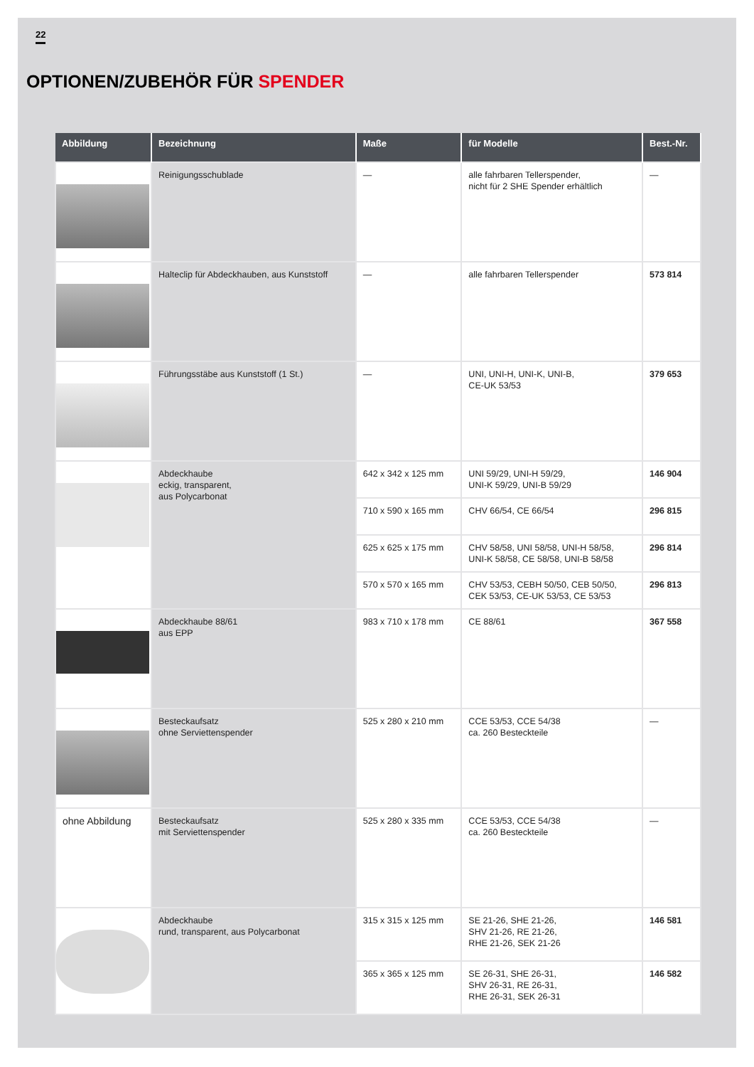22
OPTIONEN/ZUBEHÖR FÜR SPENDER
| Abbildung | Bezeichnung | Maße | für Modelle | Best.-Nr. |
| --- | --- | --- | --- | --- |
| | Reinigungsschublade | — | alle fahrbaren Tellerspender, nicht für 2 SHE Spender erhältlich | — |
| | Halteclip für Abdeckhauben, aus Kunststoff | — | alle fahrbaren Tellerspender | 573 814 |
| | Führungsstäbe aus Kunststoff (1 St.) | — | UNI, UNI-H, UNI-K, UNI-B, CE-UK 53/53 | 379 653 |
| | Abdeckhaube eckig, transparent, aus Polycarbonat | 642 x 342 x 125 mm | UNI 59/29, UNI-H 59/29, UNI-K 59/29, UNI-B 59/29 | 146 904 |
| | | 710 x 590 x 165 mm | CHV 66/54, CE 66/54 | 296 815 |
| | | 625 x 625 x 175 mm | CHV 58/58, UNI 58/58, UNI-H 58/58, UNI-K 58/58, CE 58/58, UNI-B 58/58 | 296 814 |
| | | 570 x 570 x 165 mm | CHV 53/53, CEBH 50/50, CEB 50/50, CEK 53/53, CE-UK 53/53, CE 53/53 | 296 813 |
| | Abdeckhaube 88/61 aus EPP | 983 x 710 x 178 mm | CE 88/61 | 367 558 |
| | Besteckaufsatz ohne Serviettenspender | 525 x 280 x 210 mm | CCE 53/53, CCE 54/38 ca. 260 Besteckteile | — |
| ohne Abbildung | Besteckaufsatz mit Serviettenspender | 525 x 280 x 335 mm | CCE 53/53, CCE 54/38 ca. 260 Besteckteile | — |
| | Abdeckhaube rund, transparent, aus Polycarbonat | 315 x 315 x 125 mm | SE 21-26, SHE 21-26, SHV 21-26, RE 21-26, RHE 21-26, SEK 21-26 | 146 581 |
| | | 365 x 365 x 125 mm | SE 26-31, SHE 26-31, SHV 26-31, RE 26-31, RHE 26-31, SEK 26-31 | 146 582 |